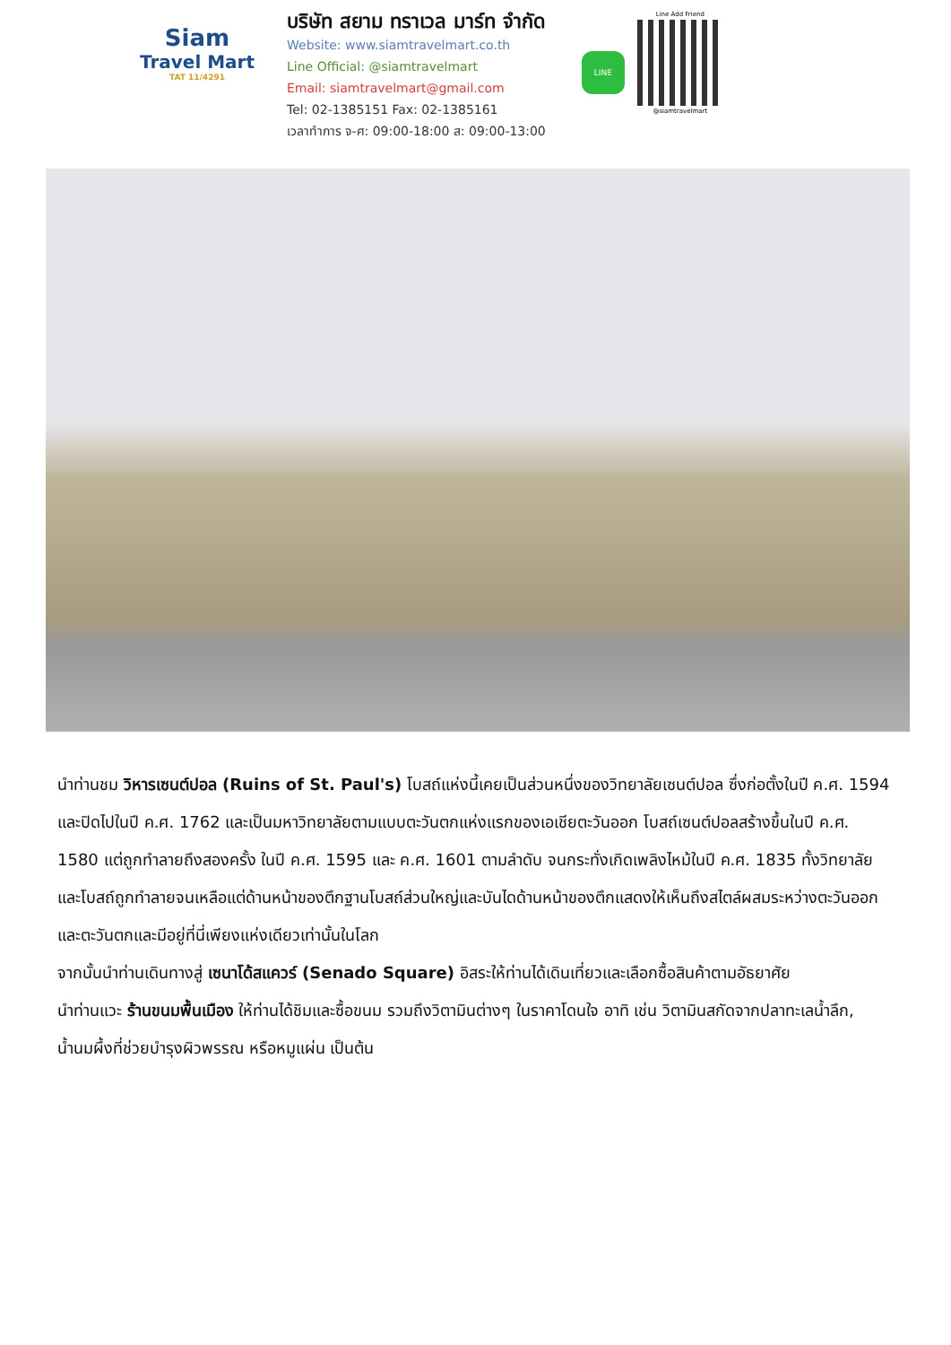Siam
Travel Mart
TAT 11/4291
บริษัท สยาม ทราเวล มาร์ท จำกัด
Website: www.siamtravelmart.co.th
Line Official: @siamtravelmart
Email: siamtravelmart@gmail.com
Tel: 02-1385151 Fax: 02-1385161
เวลาทำการ จ-ศ: 09:00-18:00 ส: 09:00-13:00
LINE
Line Add Friend
@siamtravelmart
นำท่านชม วิหารเซนต์ปอล (Ruins of St. Paul's) โบสถ์แห่งนี้เคยเป็นส่วนหนึ่งของวิทยาลัยเซนต์ปอล ซึ่งก่อตั้งในปี ค.ศ. 1594 และปิดไปในปี ค.ศ. 1762 และเป็นมหาวิทยาลัยตามแบบตะวันตกแห่งแรกของเอเชียตะวันออก โบสถ์เซนต์ปอลสร้างขึ้นในปี ค.ศ. 1580 แต่ถูกทำลายถึงสองครั้ง ในปี ค.ศ. 1595 และ ค.ศ. 1601 ตามลำดับ จนกระทั่งเกิดเพลิงไหม้ในปี ค.ศ. 1835 ทั้งวิทยาลัย และโบสถ์ถูกทำลายจนเหลือแต่ด้านหน้าของตึกฐานโบสถ์ส่วนใหญ่และบันไดด้านหน้าของตึกแสดงให้เห็นถึงสไตล์ผสมระหว่างตะวันออกและตะวันตกและมีอยู่ที่นี่เพียงแห่งเดียวเท่านั้นในโลก
จากนั้นนำท่านเดินทางสู่ เซนาโด้สแควร์ (Senado Square) อิสระให้ท่านได้เดินเที่ยวและเลือกซื้อสินค้าตามอัธยาศัย
นำท่านแวะ ร้านขนมพื้นเมือง ให้ท่านได้ชิมและซื้อขนม รวมถึงวิตามินต่างๆ ในราคาโดนใจ อาทิ เช่น วิตามินสกัดจากปลาทะเลน้ำลึก, น้ำนมผึ้งที่ช่วยบำรุงผิวพรรณ หรือหมูแผ่น เป็นต้น